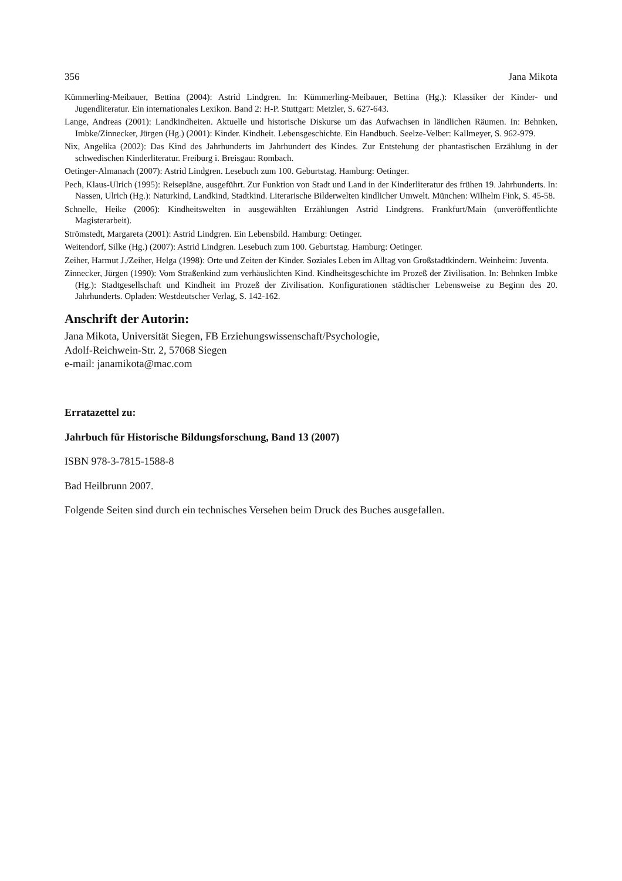356 Jana Mikota
Kümmerling-Meibauer, Bettina (2004): Astrid Lindgren. In: Kümmerling-Meibauer, Bettina (Hg.): Klassiker der Kinder- und Jugendliteratur. Ein internationales Lexikon. Band 2: H-P. Stuttgart: Metzler, S. 627-643.
Lange, Andreas (2001): Landkindheiten. Aktuelle und historische Diskurse um das Aufwachsen in ländlichen Räumen. In: Behnken, Imbke/Zinnecker, Jürgen (Hg.) (2001): Kinder. Kindheit. Lebensgeschichte. Ein Handbuch. Seelze-Velber: Kallmeyer, S. 962-979.
Nix, Angelika (2002): Das Kind des Jahrhunderts im Jahrhundert des Kindes. Zur Entstehung der phantastischen Erzählung in der schwedischen Kinderliteratur. Freiburg i. Breisgau: Rombach.
Oetinger-Almanach (2007): Astrid Lindgren. Lesebuch zum 100. Geburtstag. Hamburg: Oetinger.
Pech, Klaus-Ulrich (1995): Reisepläne, ausgeführt. Zur Funktion von Stadt und Land in der Kinderliteratur des frühen 19. Jahrhunderts. In: Nassen, Ulrich (Hg.): Naturkind, Landkind, Stadtkind. Literarische Bilderwelten kindlicher Umwelt. München: Wilhelm Fink, S. 45-58.
Schnelle, Heike (2006): Kindheitswelten in ausgewählten Erzählungen Astrid Lindgrens. Frankfurt/Main (unveröffentlichte Magisterarbeit).
Strömstedt, Margareta (2001): Astrid Lindgren. Ein Lebensbild. Hamburg: Oetinger.
Weitendorf, Silke (Hg.) (2007): Astrid Lindgren. Lesebuch zum 100. Geburtstag. Hamburg: Oetinger.
Zeiher, Harmut J./Zeiher, Helga (1998): Orte und Zeiten der Kinder. Soziales Leben im Alltag von Großstadtkindern. Weinheim: Juventa.
Zinnecker, Jürgen (1990): Vom Straßenkind zum verhäuslichten Kind. Kindheitsgeschichte im Prozeß der Zivilisation. In: Behnken Imbke (Hg.): Stadtgesellschaft und Kindheit im Prozeß der Zivilisation. Konfigurationen städtischer Lebensweise zu Beginn des 20. Jahrhunderts. Opladen: Westdeutscher Verlag, S. 142-162.
Anschrift der Autorin:
Jana Mikota, Universität Siegen, FB Erziehungswissenschaft/Psychologie,
Adolf-Reichwein-Str. 2, 57068 Siegen
e-mail: janamikota@mac.com
Erratazettel zu:
Jahrbuch für Historische Bildungsforschung, Band 13 (2007)
ISBN 978-3-7815-1588-8
Bad Heilbrunn 2007.
Folgende Seiten sind durch ein technisches Versehen beim Druck des Buches ausgefallen.